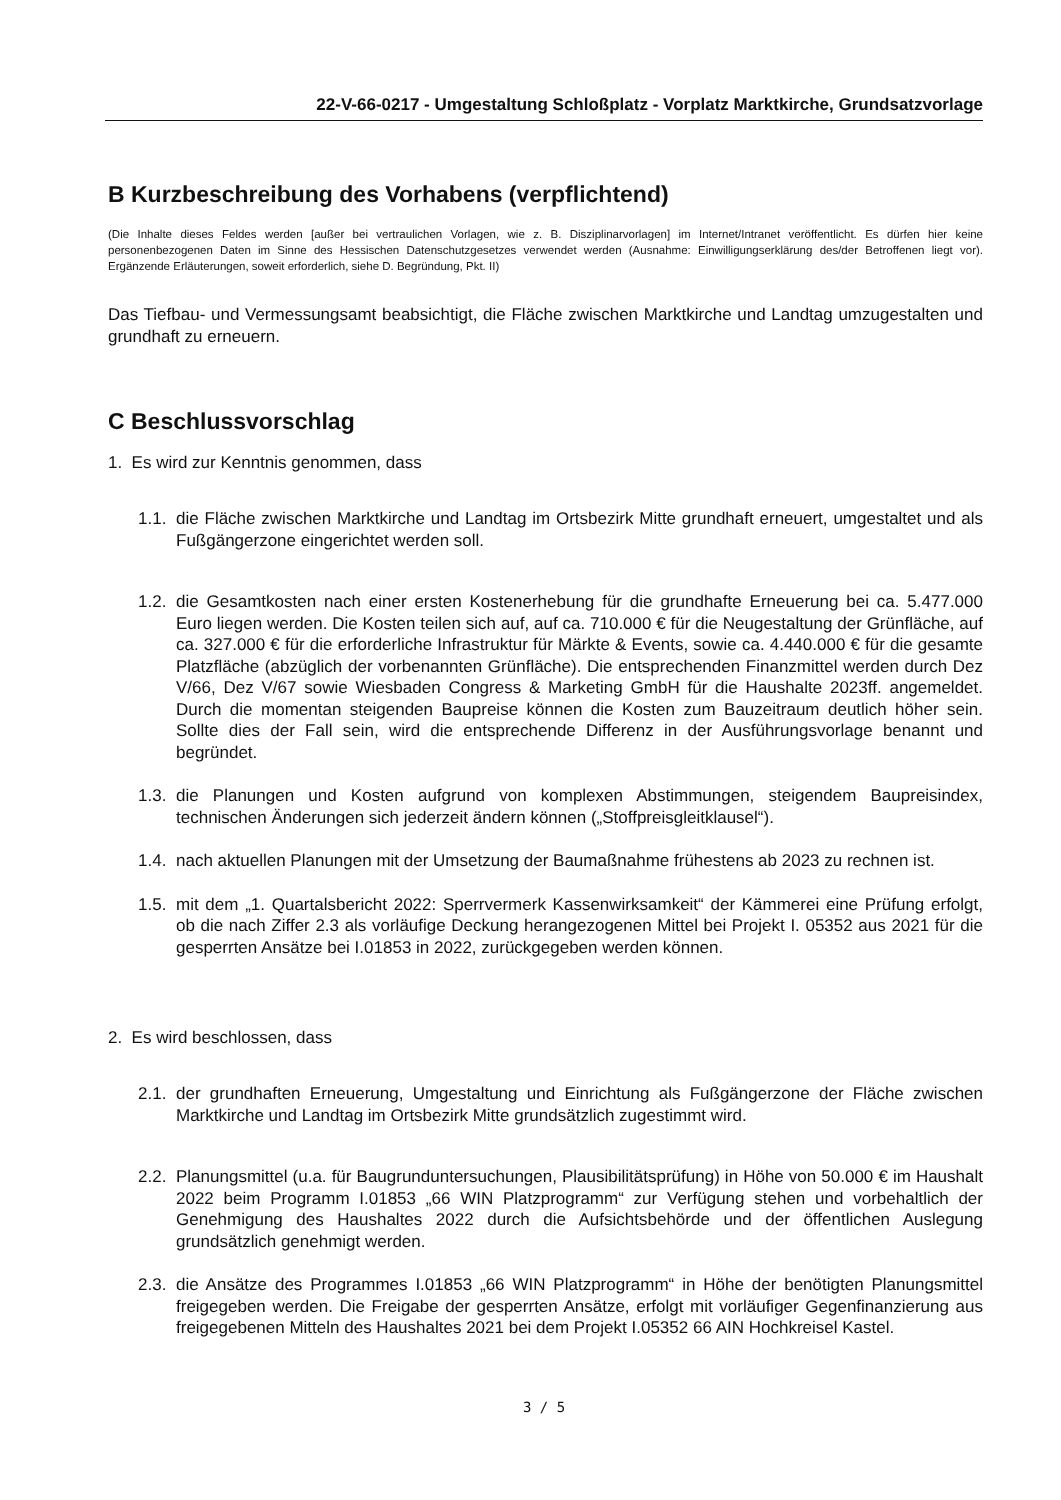22-V-66-0217 - Umgestaltung Schloßplatz - Vorplatz Marktkirche, Grundsatzvorlage
B Kurzbeschreibung des Vorhabens (verpflichtend)
(Die Inhalte dieses Feldes werden [außer bei vertraulichen Vorlagen, wie z. B. Disziplinarvorlagen] im Internet/Intranet veröffentlicht. Es dürfen hier keine personenbezogenen Daten im Sinne des Hessischen Datenschutzgesetzes verwendet werden (Ausnahme: Einwilligungserklärung des/der Betroffenen liegt vor). Ergänzende Erläuterungen, soweit erforderlich, siehe D. Begründung, Pkt. II)
Das Tiefbau- und Vermessungsamt beabsichtigt, die Fläche zwischen Marktkirche und Landtag umzugestalten und grundhaft zu erneuern.
C Beschlussvorschlag
1. Es wird zur Kenntnis genommen, dass
1.1. die Fläche zwischen Marktkirche und Landtag im Ortsbezirk Mitte grundhaft erneuert, umgestaltet und als Fußgängerzone eingerichtet werden soll.
1.2. die Gesamtkosten nach einer ersten Kostenerhebung für die grundhafte Erneuerung bei ca. 5.477.000 Euro liegen werden. Die Kosten teilen sich auf, auf ca. 710.000 € für die Neugestaltung der Grünfläche, auf ca. 327.000 € für die erforderliche Infrastruktur für Märkte & Events, sowie ca. 4.440.000 € für die gesamte Platzfläche (abzüglich der vorbenannten Grünfläche). Die entsprechenden Finanzmittel werden durch Dez V/66, Dez V/67 sowie Wiesbaden Congress & Marketing GmbH für die Haushalte 2023ff. angemeldet. Durch die momentan steigenden Baupreise können die Kosten zum Bauzeitraum deutlich höher sein. Sollte dies der Fall sein, wird die entsprechende Differenz in der Ausführungsvorlage benannt und begründet.
1.3. die Planungen und Kosten aufgrund von komplexen Abstimmungen, steigendem Baupreisindex, technischen Änderungen sich jederzeit ändern können („Stoffpreisgleitklausel“).
1.4. nach aktuellen Planungen mit der Umsetzung der Baumaßnahme frühestens ab 2023 zu rechnen ist.
1.5. mit dem „1. Quartalsbericht 2022: Sperrvermerk Kassenwirksamkeit“ der Kämmerei eine Prüfung erfolgt, ob die nach Ziffer 2.3 als vorläufige Deckung herangezogenen Mittel bei Projekt I. 05352 aus 2021 für die gesperrten Ansätze bei I.01853 in 2022, zurückgegeben werden können.
2. Es wird beschlossen, dass
2.1. der grundhaften Erneuerung, Umgestaltung und Einrichtung als Fußgängerzone der Fläche zwischen Marktkirche und Landtag im Ortsbezirk Mitte grundsätzlich zugestimmt wird.
2.2. Planungsmittel (u.a. für Baugrunduntersuchungen, Plausibilitätsprüfung) in Höhe von 50.000 € im Haushalt 2022 beim Programm I.01853 „66 WIN Platzprogramm“ zur Verfügung stehen und vorbehaltlich der Genehmigung des Haushaltes 2022 durch die Aufsichtsbehörde und der öffentlichen Auslegung grundsätzlich genehmigt werden.
2.3. die Ansätze des Programmes I.01853 „66 WIN Platzprogramm“ in Höhe der benötigten Planungsmittel freigegeben werden. Die Freigabe der gesperrten Ansätze, erfolgt mit vorläufiger Gegenfinanzierung aus freigegebenen Mitteln des Haushaltes 2021 bei dem Projekt I.05352 66 AIN Hochkreisel Kastel.
3 / 5